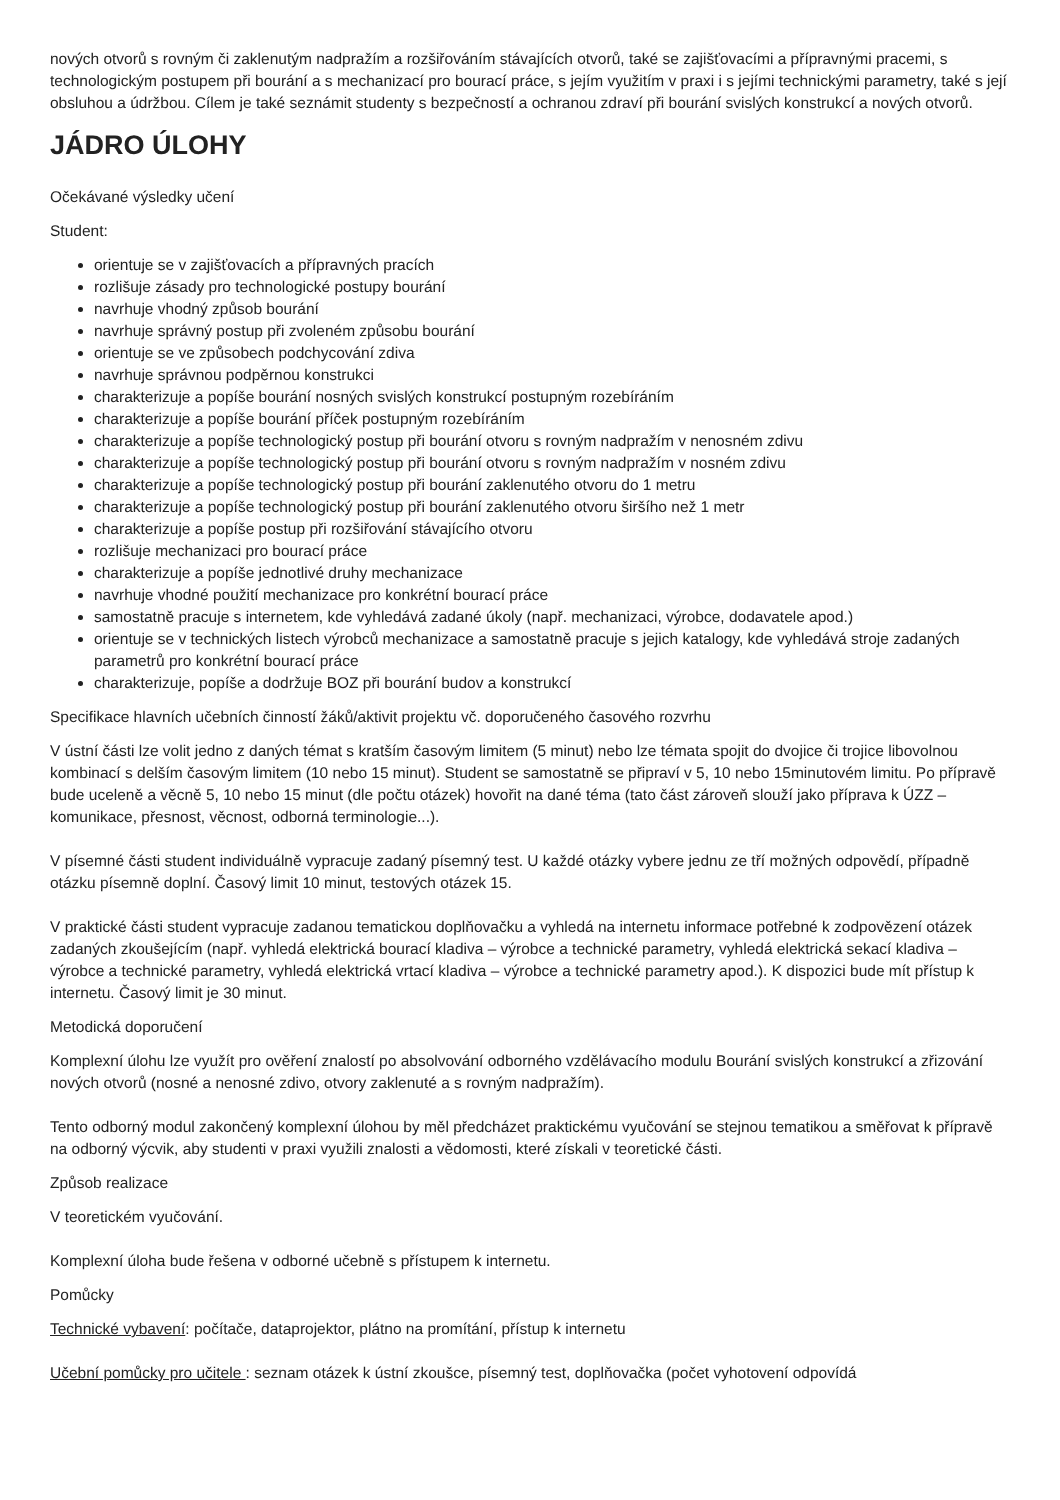nových otvorů s rovným či zaklenutým nadpražím a rozšiřováním stávajících otvorů, také se zajišťovacími a přípravnými pracemi, s technologickým postupem při bourání a s mechanizací pro bourací práce, s jejím využitím v praxi i s jejími technickými parametry, také s její obsluhou a údržbou. Cílem je také seznámit studenty s bezpečností a ochranou zdraví při bourání svislých konstrukcí a nových otvorů.
JÁDRO ÚLOHY
Očekávané výsledky učení
Student:
orientuje se v zajišťovacích a přípravných pracích
rozlišuje zásady pro technologické postupy bourání
navrhuje vhodný způsob bourání
navrhuje správný postup při zvoleném způsobu bourání
orientuje se ve způsobech podchycování zdiva
navrhuje správnou podpěrnou konstrukci
charakterizuje a popíše bourání nosných svislých konstrukcí postupným rozebíráním
charakterizuje a popíše bourání příček postupným rozebíráním
charakterizuje a popíše technologický postup při bourání otvoru s rovným nadpražím v nenosném zdivu
charakterizuje a popíše technologický postup při bourání otvoru s rovným nadpražím v nosném zdivu
charakterizuje a popíše technologický postup při bourání zaklenutého otvoru do 1 metru
charakterizuje a popíše technologický postup při bourání zaklenutého otvoru širšího než 1 metr
charakterizuje a popíše postup při rozšiřování stávajícího otvoru
rozlišuje mechanizaci pro bourací práce
charakterizuje a popíše jednotlivé druhy mechanizace
navrhuje vhodné použití mechanizace pro konkrétní bourací práce
samostatně pracuje s internetem, kde vyhledává zadané úkoly (např. mechanizaci, výrobce, dodavatele apod.)
orientuje se v technických listech výrobců mechanizace a samostatně pracuje s jejich katalogy, kde vyhledává stroje zadaných parametrů pro konkrétní bourací práce
charakterizuje, popíše a dodržuje BOZ při bourání budov a konstrukcí
Specifikace hlavních učebních činností žáků/aktivit projektu vč. doporučeného časového rozvrhu
V ústní části lze volit jedno z daných témat s kratším časovým limitem (5 minut) nebo lze témata spojit do dvojice či trojice libovolnou kombinací s delším časovým limitem (10 nebo 15 minut). Student se samostatně se připraví v 5, 10 nebo 15minutovém limitu. Po přípravě bude uceleně a věcně 5, 10 nebo 15 minut (dle počtu otázek) hovořit na dané téma (tato část zároveň slouží jako příprava k ÚZZ – komunikace, přesnost, věcnost, odborná terminologie...).
V písemné části student individuálně vypracuje zadaný písemný test. U každé otázky vybere jednu ze tří možných odpovědí, případně otázku písemně doplní. Časový limit 10 minut, testových otázek 15.
V praktické části student vypracuje zadanou tematickou doplňovačku a vyhledá na internetu informace potřebné k zodpovězení otázek zadaných zkoušejícím (např. vyhledá elektrická bourací kladiva – výrobce a technické parametry, vyhledá elektrická sekací kladiva – výrobce a technické parametry, vyhledá elektrická vrtací kladiva – výrobce a technické parametry apod.). K dispozici bude mít přístup k internetu. Časový limit je 30 minut.
Metodická doporučení
Komplexní úlohu lze využít pro ověření znalostí po absolvování odborného vzdělávacího modulu Bourání svislých konstrukcí a zřizování nových otvorů (nosné a nenosné zdivo, otvory zaklenuté a s rovným nadpražím).
Tento odborný modul zakončený komplexní úlohou by měl předcházet praktickému vyučování se stejnou tematikou a směřovat k přípravě na odborný výcvik, aby studenti v praxi využili znalosti a vědomosti, které získali v teoretické části.
Způsob realizace
V teoretickém vyučování.
Komplexní úloha bude řešena v odborné učebně s přístupem k internetu.
Pomůcky
Technické vybavení: počítače, dataprojektor, plátno na promítání, přístup k internetu
Učební pomůcky pro učitele : seznam otázek k ústní zkoušce, písemný test, doplňovačka (počet vyhotovení odpovídá